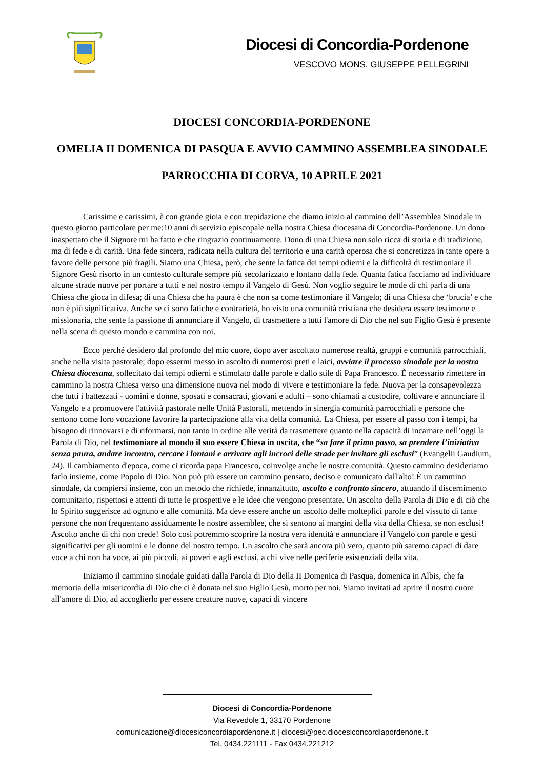Diocesi di Concordia-Pordenone
VESCOVO MONS. GIUSEPPE PELLEGRINI
DIOCESI CONCORDIA-PORDENONE
OMELIA II DOMENICA DI PASQUA E AVVIO CAMMINO ASSEMBLEA SINODALE
PARROCCHIA DI CORVA, 10 APRILE 2021
Carissime e carissimi, è con grande gioia e con trepidazione che diamo inizio al cammino dell’Assemblea Sinodale in questo giorno particolare per me:10 anni di servizio episcopale nella nostra Chiesa diocesana di Concordia-Pordenone. Un dono inaspettato che il Signore mi ha fatto e che ringrazio continuamente. Dono di una Chiesa non solo ricca di storia e di tradizione, ma di fede e di carità. Una fede sincera, radicata nella cultura del territorio e una carità operosa che si concretizza in tante opere a favore delle persone più fragili. Siamo una Chiesa, però, che sente la fatica dei tempi odierni e la difficoltà di testimoniare il Signore Gesù risorto in un contesto culturale sempre più secolarizzato e lontano dalla fede. Quanta fatica facciamo ad individuare alcune strade nuove per portare a tutti e nel nostro tempo il Vangelo di Gesù. Non voglio seguire le mode di chi parla di una Chiesa che gioca in difesa; di una Chiesa che ha paura è che non sa come testimoniare il Vangelo; di una Chiesa che ‘brucia’ e che non è più significativa. Anche se ci sono fatiche e contrarietà, ho visto una comunità cristiana che desidera essere testimone e missionaria, che sente la passione di annunciare il Vangelo, di trasmettere a tutti l'amore di Dio che nel suo Figlio Gesù è presente nella scena di questo mondo e cammina con noi.
Ecco perché desidero dal profondo del mio cuore, dopo aver ascoltato numerose realtà, gruppi e comunità parrocchiali, anche nella visita pastorale; dopo essermi messo in ascolto di numerosi preti e laici, avviare il processo sinodale per la nostra Chiesa diocesana, sollecitato dai tempi odierni e stimolato dalle parole e dallo stile di Papa Francesco. È necessario rimettere in cammino la nostra Chiesa verso una dimensione nuova nel modo di vivere e testimoniare la fede. Nuova per la consapevolezza che tutti i battezzati - uomini e donne, sposati e consacrati, giovani e adulti – sono chiamati a custodire, coltivare e annunciare il Vangelo e a promuovere l'attività pastorale nelle Unità Pastorali, mettendo in sinergia comunità parrocchiali e persone che sentono come loro vocazione favorire la partecipazione alla vita della comunità. La Chiesa, per essere al passo con i tempi, ha bisogno di rinnovarsi e di riformarsi, non tanto in ordine alle verità da trasmettere quanto nella capacità di incarnare nell’oggi la Parola di Dio, nel testimoniare al mondo il suo essere Chiesa in uscita, che “sa fare il primo passo, sa prendere l’iniziativa senza paura, andare incontro, cercare i lontani e arrivare agli incroci delle strade per invitare gli esclusi” (Evangelii Gaudium, 24). Il cambiamento d'epoca, come ci ricorda papa Francesco, coinvolge anche le nostre comunità. Questo cammino desideriamo farlo insieme, come Popolo di Dio. Non può più essere un cammino pensato, deciso e comunicato dall'alto! È un cammino sinodale, da compiersi insieme, con un metodo che richiede, innanzitutto, ascolto e confronto sincero, attuando il discernimento comunitario, rispettosi e attenti di tutte le prospettive e le idee che vengono presentate. Un ascolto della Parola di Dio e di ciò che lo Spirito suggerisce ad ognuno e alle comunità. Ma deve essere anche un ascolto delle molteplici parole e del vissuto di tante persone che non frequentano assiduamente le nostre assemblee, che si sentono ai margini della vita della Chiesa, se non esclusi! Ascolto anche di chi non crede! Solo così potremmo scoprire la nostra vera identità e annunciare il Vangelo con parole e gesti significativi per gli uomini e le donne del nostro tempo. Un ascolto che sarà ancora più vero, quanto più saremo capaci di dare voce a chi non ha voce, ai più piccoli, ai poveri e agli esclusi, a chi vive nelle periferie esistenziali della vita.
Iniziamo il cammino sinodale guidati dalla Parola di Dio della II Domenica di Pasqua, domenica in Albis, che fa memoria della misericordia di Dio che ci è donata nel suo Figlio Gesù, morto per noi. Siamo invitati ad aprire il nostro cuore all'amore di Dio, ad accoglierlo per essere creature nuove, capaci di vincere
Diocesi di Concordia-Pordenone
Via Revedole 1, 33170 Pordenone
comunicazione@diocesiconcordiapordenone.it | diocesi@pec.diocesiconcordiapordenone.it
Tel. 0434.221111 - Fax 0434.221212